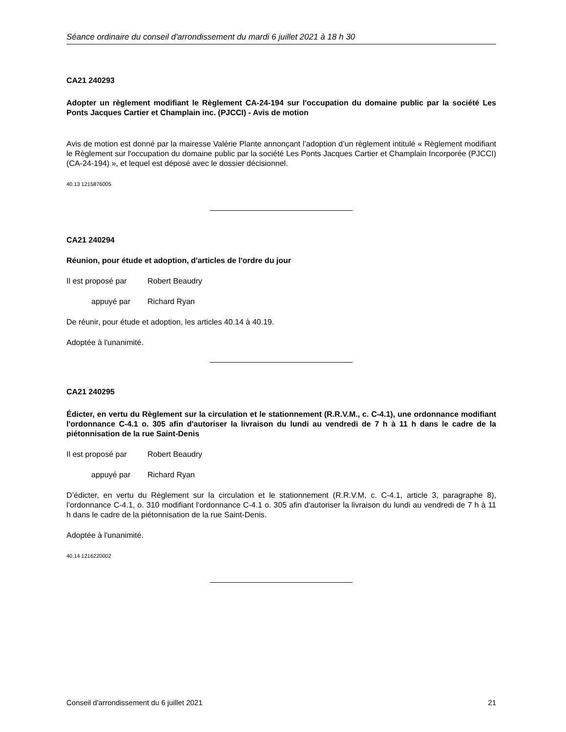Séance ordinaire du conseil d'arrondissement du mardi 6 juillet 2021 à 18 h 30
CA21 240293
Adopter un règlement modifiant le Règlement CA-24-194 sur l'occupation du domaine public par la société Les Ponts Jacques Cartier et Champlain inc. (PJCCI) - Avis de motion
Avis de motion est donné par la mairesse Valérie Plante annonçant l’adoption d’un règlement intitulé « Règlement modifiant le Règlement sur l'occupation du domaine public par la société Les Ponts Jacques Cartier et Champlain Incorporée (PJCCI) (CA-24-194) », et lequel est déposé avec le dossier décisionnel.
40.13 1215876005
CA21 240294
Réunion, pour étude et adoption, d'articles de l'ordre du jour
Il est proposé par Robert Beaudry
appuyé par Richard Ryan
De réunir, pour étude et adoption, les articles 40.14 à 40.19.
Adoptée à l'unanimité.
CA21 240295
Édicter, en vertu du Règlement sur la circulation et le stationnement (R.R.V.M., c. C-4.1), une ordonnance modifiant l'ordonnance C-4.1 o. 305 afin d'autoriser la livraison du lundi au vendredi de 7 h à 11 h dans le cadre de la piétonnisation de la rue Saint-Denis
Il est proposé par Robert Beaudry
appuyé par Richard Ryan
D’édicter, en vertu du Règlement sur la circulation et le stationnement (R.R.V.M, c. C-4.1, article 3, paragraphe 8), l’ordonnance C-4.1, o. 310 modifiant l'ordonnance C-4.1 o. 305 afin d'autoriser la livraison du lundi au vendredi de 7 h à 11 h dans le cadre de la piétonnisation de la rue Saint-Denis.
Adoptée à l'unanimité.
40.14 1216220002
Conseil d’arrondissement du 6 juillet 2021 21